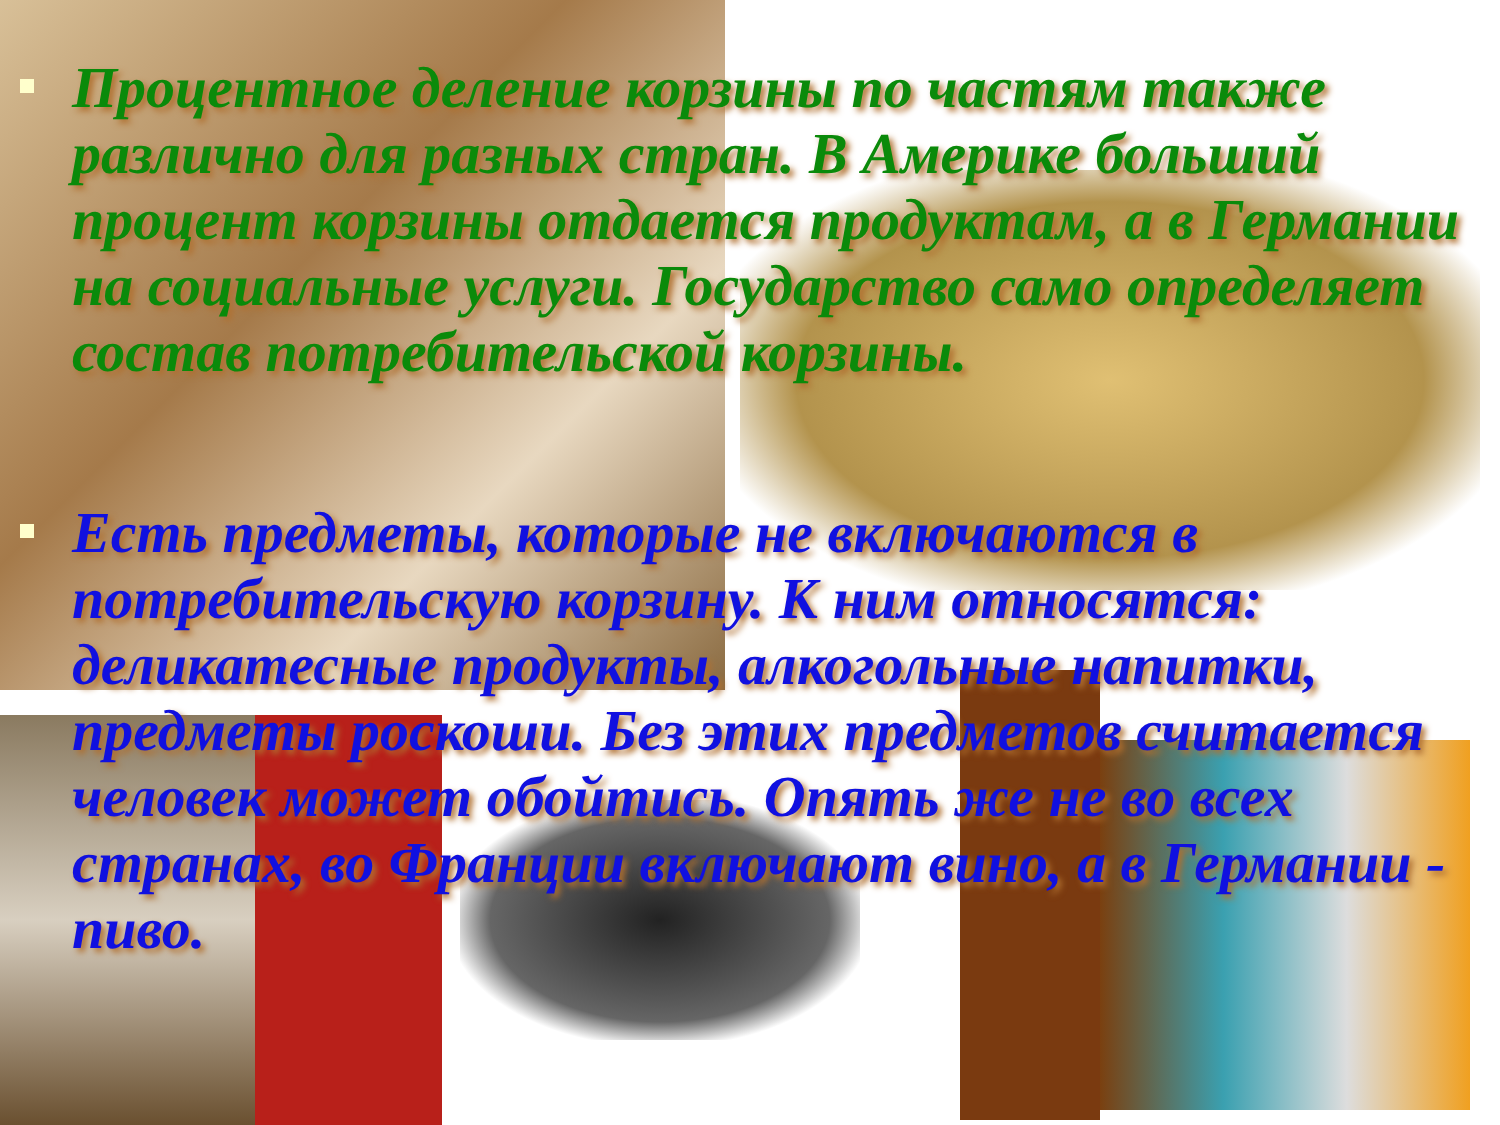Процентное деление корзины по частям также различно для разных стран. В Америке больший процент корзины отдается продуктам, а в Германии на социальные услуги. Государство само определяет состав потребительской корзины.
Есть предметы, которые не включаются в потребительскую корзину. К ним относятся: деликатесные продукты, алкогольные напитки, предметы роскоши. Без этих предметов считается человек может обойтись. Опять же не во всех странах, во Франции включают вино, а в Германии - пиво.